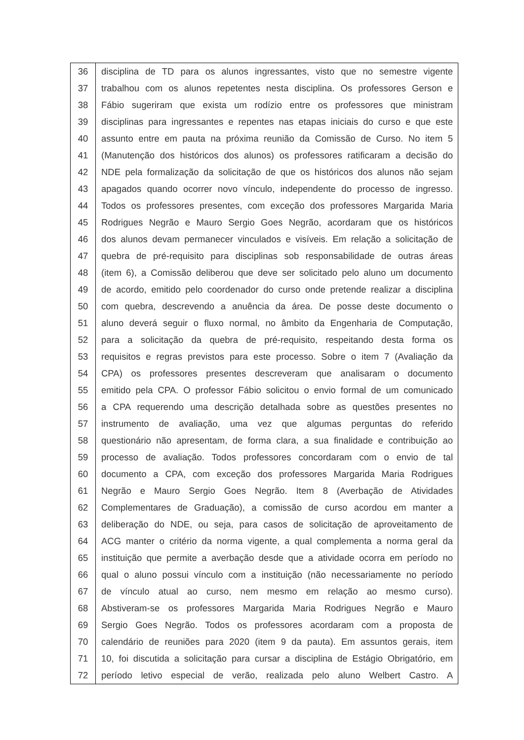| 36 | disciplina de TD para os alunos ingressantes, visto que no semestre vigente |
| 37 | trabalhou com os alunos repetentes nesta disciplina. Os professores Gerson e |
| 38 | Fábio sugeriram que exista um rodízio entre os professores que ministram |
| 39 | disciplinas para ingressantes e repentes nas etapas iniciais do curso e que este |
| 40 | assunto entre em pauta na próxima reunião da Comissão de Curso. No item 5 |
| 41 | (Manutenção dos históricos dos alunos) os professores ratificaram a decisão do |
| 42 | NDE pela formalização da solicitação de que os históricos dos alunos não sejam |
| 43 | apagados quando ocorrer novo vínculo, independente do processo de ingresso. |
| 44 | Todos os professores presentes, com exceção dos professores Margarida Maria |
| 45 | Rodrigues Negrão e Mauro Sergio Goes Negrão, acordaram que os históricos |
| 46 | dos alunos devam permanecer vinculados e visíveis. Em relação a solicitação de |
| 47 | quebra de pré-requisito para disciplinas sob responsabilidade de outras áreas |
| 48 | (item 6), a Comissão deliberou que deve ser solicitado pelo aluno um documento |
| 49 | de acordo, emitido pelo coordenador do curso onde pretende realizar a disciplina |
| 50 | com quebra, descrevendo a anuência da área. De posse deste documento o |
| 51 | aluno deverá seguir o fluxo normal, no âmbito da Engenharia de Computação, |
| 52 | para a solicitação da quebra de pré-requisito, respeitando desta forma os |
| 53 | requisitos e regras previstos para este processo. Sobre o item 7 (Avaliação da |
| 54 | CPA) os professores presentes descreveram que analisaram o documento |
| 55 | emitido pela CPA. O professor Fábio solicitou o envio formal de um comunicado |
| 56 | a CPA requerendo uma descrição detalhada sobre as questões presentes no |
| 57 | instrumento de avaliação, uma vez que algumas perguntas do referido |
| 58 | questionário não apresentam, de forma clara, a sua finalidade e contribuição ao |
| 59 | processo de avaliação. Todos professores concordaram com o envio de tal |
| 60 | documento a CPA, com exceção dos professores Margarida Maria Rodrigues |
| 61 | Negrão e Mauro Sergio Goes Negrão. Item 8 (Averbação de Atividades |
| 62 | Complementares de Graduação), a comissão de curso acordou em manter a |
| 63 | deliberação do NDE, ou seja, para casos de solicitação de aproveitamento de |
| 64 | ACG manter o critério da norma vigente, a qual complementa a norma geral da |
| 65 | instituição que permite a averbação desde que a atividade ocorra em período no |
| 66 | qual o aluno possui vínculo com a instituição (não necessariamente no período |
| 67 | de vínculo atual ao curso, nem mesmo em relação ao mesmo curso). |
| 68 | Abstiveram-se os professores Margarida Maria Rodrigues Negrão e Mauro |
| 69 | Sergio Goes Negrão. Todos os professores acordaram com a proposta de |
| 70 | calendário de reuniões para 2020 (item 9 da pauta). Em assuntos gerais, item |
| 71 | 10, foi discutida a solicitação para cursar a disciplina de Estágio Obrigatório, em |
| 72 | período letivo especial de verão, realizada pelo aluno Welbert Castro. A |